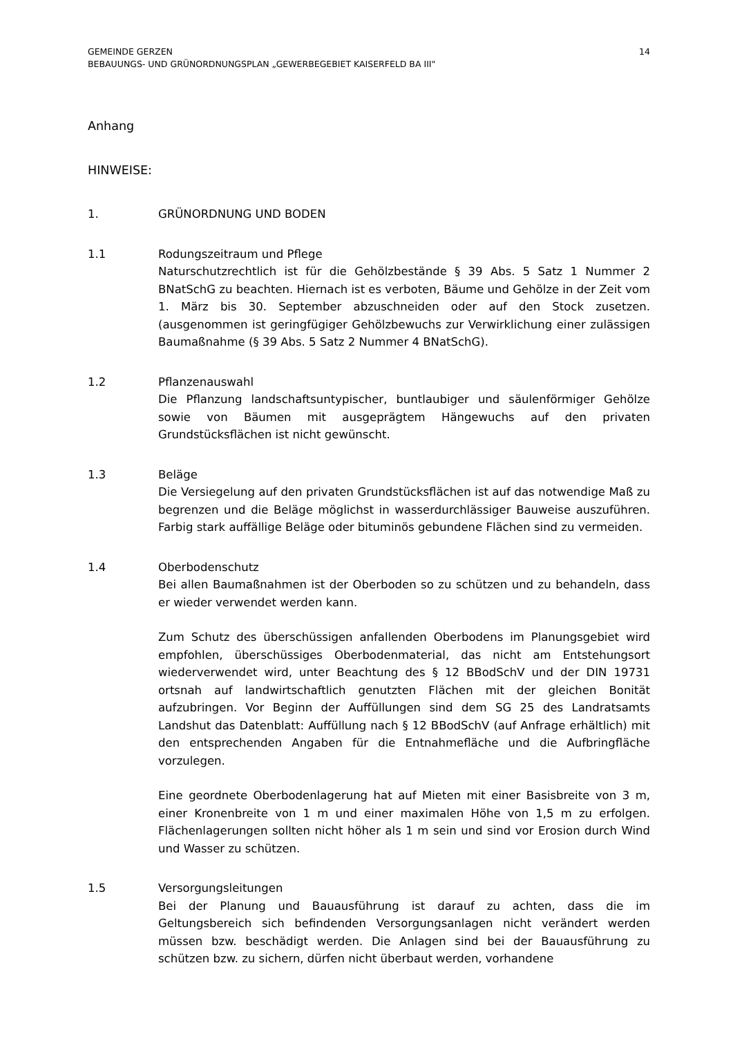GEMEINDE GERZEN
BEBAUUNGS- UND GRÜNORDNUNGSPLAN „GEWERBEGEBIET KAISERFELD BA III"
14
Anhang
HINWEISE:
1. GRÜNORDNUNG UND BODEN
1.1 Rodungszeitraum und Pflege
Naturschutzrechtlich ist für die Gehölzbestände § 39 Abs. 5 Satz 1 Nummer 2 BNatSchG zu beachten. Hiernach ist es verboten, Bäume und Gehölze in der Zeit vom 1. März bis 30. September abzuschneiden oder auf den Stock zusetzen. (ausgenommen ist geringfügiger Gehölzbewuchs zur Verwirklichung einer zulässigen Baumaßnahme (§ 39 Abs. 5 Satz 2 Nummer 4 BNatSchG).
1.2 Pflanzenauswahl
Die Pflanzung landschaftsuntypischer, buntlaubiger und säulenförmiger Gehölze sowie von Bäumen mit ausgeprägtem Hängewuchs auf den privaten Grundstücksflächen ist nicht gewünscht.
1.3 Beläge
Die Versiegelung auf den privaten Grundstücksflächen ist auf das notwendige Maß zu begrenzen und die Beläge möglichst in wasserdurchlässiger Bauweise auszuführen. Farbig stark auffällige Beläge oder bituminös gebundene Flächen sind zu vermeiden.
1.4 Oberbodenschutz
Bei allen Baumaßnahmen ist der Oberboden so zu schützen und zu behandeln, dass er wieder verwendet werden kann.
Zum Schutz des überschüssigen anfallenden Oberbodens im Planungsgebiet wird empfohlen, überschüssiges Oberbodenmaterial, das nicht am Entstehungsort wiederverwendet wird, unter Beachtung des § 12 BBodSchV und der DIN 19731 ortsnah auf landwirtschaftlich genutzten Flächen mit der gleichen Bonität aufzubringen. Vor Beginn der Auffüllungen sind dem SG 25 des Landratsamts Landshut das Datenblatt: Auffüllung nach § 12 BBodSchV (auf Anfrage erhältlich) mit den entsprechenden Angaben für die Entnahmefläche und die Aufbringfläche vorzulegen.
Eine geordnete Oberbodenlagerung hat auf Mieten mit einer Basisbreite von 3 m, einer Kronenbreite von 1 m und einer maximalen Höhe von 1,5 m zu erfolgen. Flächenlagerungen sollten nicht höher als 1 m sein und sind vor Erosion durch Wind und Wasser zu schützen.
1.5 Versorgungsleitungen
Bei der Planung und Bauausführung ist darauf zu achten, dass die im Geltungsbereich sich befindenden Versorgungsanlagen nicht verändert werden müssen bzw. beschädigt werden. Die Anlagen sind bei der Bauausführung zu schützen bzw. zu sichern, dürfen nicht überbaut werden, vorhandene